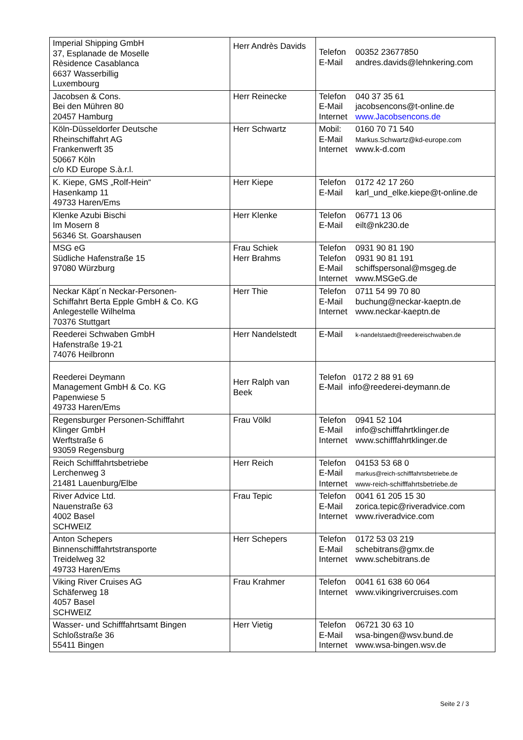| Imperial Shipping GmbH 37, Esplanade de Moselle Rèsidence Casablanca 6637 Wasserbillig Luxembourg | Herr Andrès Davids | Telefon 00352 23677850 E-Mail andres.davids@lehnkering.com |
| Jacobsen & Cons. Bei den Mühren 80 20457 Hamburg | Herr Reinecke | Telefon 040 37 35 61 E-Mail jacobsencons@t-online.de Internet www.Jacobsencons.de |
| Köln-Düsseldorfer Deutsche Rheinschiffahrt AG Frankenwerft 35 50667 Köln c/o KD Europe S.à.r.l. | Herr Schwartz | Mobil: 0160 70 71 540 E-Mail Markus.Schwartz@kd-europe.com Internet www.k-d.com |
| K. Kiepe, GMS „Rolf-Hein“ Hasenkamp 11 49733 Haren/Ems | Herr Kiepe | Telefon 0172 42 17 260 E-Mail karl_und_elke.kiepe@t-online.de |
| Klenke Azubi Bischi Im Mosern 8 56346 St. Goarshausen | Herr Klenke | Telefon 06771 13 06 E-Mail eilt@nk230.de |
| MSG eG Südliche Hafenstraße 15 97080 Würzburg | Frau Schiek Herr Brahms | Telefon 0931 90 81 190 Telefon 0931 90 81 191 E-Mail schiffspersonal@msgeg.de Internet www.MSGeG.de |
| Neckar Käpt´n Neckar-Personen- Schiffahrt Berta Epple GmbH & Co. KG Anlegestelle Wilhelma 70376 Stuttgart | Herr Thie | Telefon 0711 54 99 70 80 E-Mail buchung@neckar-kaeptn.de Internet www.neckar-kaeptn.de |
| Reederei Schwaben GmbH Hafenstraße 19-21 74076 Heilbronn | Herr Nandelstedt | E-Mail k-nandelstaedt@reedereischwaben.de |
| Reederei Deymann Management GmbH & Co. KG Papenwiese 5 49733 Haren/Ems | Herr Ralph van Beek | Telefon 0172 2 88 91 69 E-Mail info@reederei-deymann.de |
| Regensburger Personen-Schifffahrt Klinger GmbH Werftstraße 6 93059 Regensburg | Frau Völkl | Telefon 0941 52 104 E-Mail info@schifffahrtklinger.de Internet www.schifffahrtklinger.de |
| Reich Schifffahrtsbetriebe Lerchenweg 3 21481 Lauenburg/Elbe | Herr Reich | Telefon 04153 53 68 0 E-Mail markus@reich-schifffahrtsbetriebe.de Internet www-reich-schifffahrtsbetriebe.de |
| River Advice Ltd. Nauenstraße 63 4002 Basel SCHWEIZ | Frau Tepic | Telefon 0041 61 205 15 30 E-Mail zorica.tepic@riveradvice.com Internet www.riveradvice.com |
| Anton Schepers Binnenschifffahrtstransporte Treidelweg 32 49733 Haren/Ems | Herr Schepers | Telefon 0172 53 03 219 E-Mail schebitrans@gmx.de Internet www.schebitrans.de |
| Viking River Cruises AG Schäferweg 18 4057 Basel SCHWEIZ | Frau Krahmer | Telefon 0041 61 638 60 064 Internet www.vikingrivercruises.com |
| Wasser- und Schifffahrtsamt Bingen Schloßstraße 36 55411 Bingen | Herr Vietig | Telefon 06721 30 63 10 E-Mail wsa-bingen@wsv.bund.de Internet www.wsa-bingen.wsv.de |
Seite 2 / 3